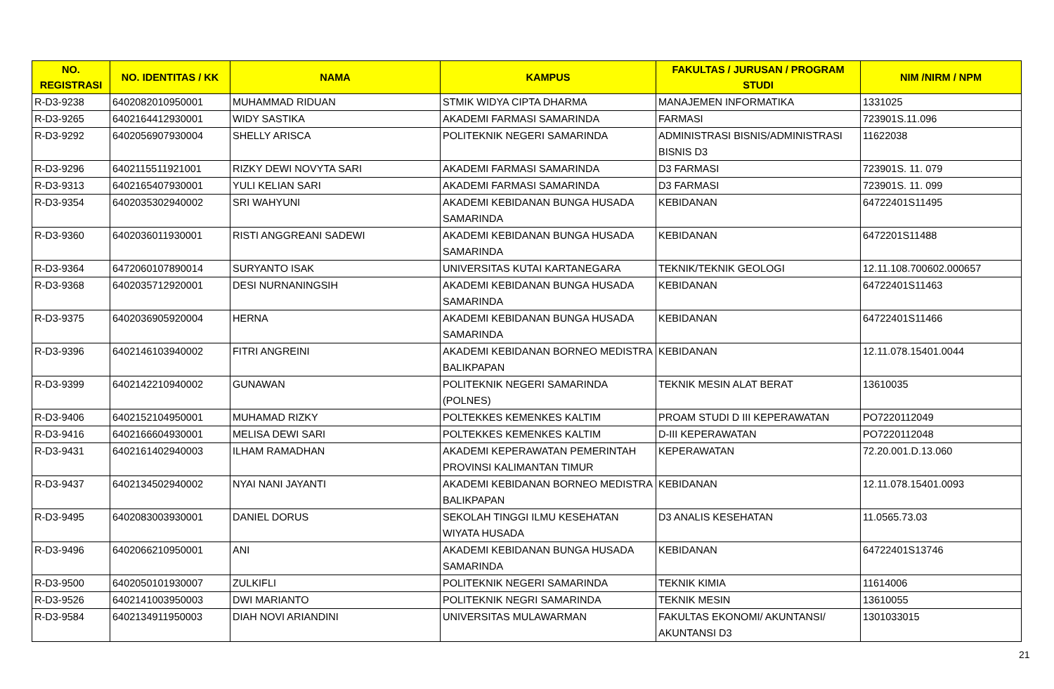| NO. REGISTRASI | NO. IDENTITAS / KK | NAMA | KAMPUS | FAKULTAS / JURUSAN / PROGRAM STUDI | NIM /NIRM / NPM |
| --- | --- | --- | --- | --- | --- |
| R-D3-9238 | 6402082010950001 | MUHAMMAD RIDUAN | STMIK WIDYA CIPTA DHARMA | MANAJEMEN INFORMATIKA | 1331025 |
| R-D3-9265 | 6402164412930001 | WIDY SASTIKA | AKADEMI FARMASI SAMARINDA | FARMASI | 723901S.11.096 |
| R-D3-9292 | 6402056907930004 | SHELLY ARISCA | POLITEKNIK NEGERI SAMARINDA | ADMINISTRASI BISNIS/ADMINISTRASI BISNIS D3 | 11622038 |
| R-D3-9296 | 6402115511921001 | RIZKY DEWI NOVYTA SARI | AKADEMI FARMASI SAMARINDA | D3 FARMASI | 723901S. 11. 079 |
| R-D3-9313 | 6402165407930001 | YULI KELIAN SARI | AKADEMI FARMASI SAMARINDA | D3 FARMASI | 723901S. 11. 099 |
| R-D3-9354 | 6402035302940002 | SRI WAHYUNI | AKADEMI KEBIDANAN BUNGA HUSADA SAMARINDA | KEBIDANAN | 64722401S11495 |
| R-D3-9360 | 6402036011930001 | RISTI ANGGREANI SADEWI | AKADEMI KEBIDANAN BUNGA HUSADA SAMARINDA | KEBIDANAN | 6472201S11488 |
| R-D3-9364 | 6472060107890014 | SURYANTO ISAK | UNIVERSITAS KUTAI KARTANEGARA | TEKNIK/TEKNIK GEOLOGI | 12.11.108.700602.000657 |
| R-D3-9368 | 6402035712920001 | DESI NURNANINGSIH | AKADEMI KEBIDANAN BUNGA HUSADA SAMARINDA | KEBIDANAN | 64722401S11463 |
| R-D3-9375 | 6402036905920004 | HERNA | AKADEMI KEBIDANAN BUNGA HUSADA SAMARINDA | KEBIDANAN | 64722401S11466 |
| R-D3-9396 | 6402146103940002 | FITRI ANGREINI | AKADEMI KEBIDANAN BORNEO MEDISTRA BALIKPAPAN | KEBIDANAN | 12.11.078.15401.0044 |
| R-D3-9399 | 6402142210940002 | GUNAWAN | POLITEKNIK NEGERI SAMARINDA (POLNES) | TEKNIK MESIN ALAT BERAT | 13610035 |
| R-D3-9406 | 6402152104950001 | MUHAMAD RIZKY | POLTEKKES KEMENKES KALTIM | PROAM STUDI D III KEPERAWATAN | PO7220112049 |
| R-D3-9416 | 6402166604930001 | MELISA DEWI SARI | POLTEKKES KEMENKES KALTIM | D-III KEPERAWATAN | PO7220112048 |
| R-D3-9431 | 6402161402940003 | ILHAM RAMADHAN | AKADEMI KEPERAWATAN PEMERINTAH PROVINSI KALIMANTAN TIMUR | KEPERAWATAN | 72.20.001.D.13.060 |
| R-D3-9437 | 6402134502940002 | NYAI NANI JAYANTI | AKADEMI KEBIDANAN BORNEO MEDISTRA BALIKPAPAN | KEBIDANAN | 12.11.078.15401.0093 |
| R-D3-9495 | 6402083003930001 | DANIEL DORUS | SEKOLAH TINGGI ILMU KESEHATAN WIYATA HUSADA | D3 ANALIS KESEHATAN | 11.0565.73.03 |
| R-D3-9496 | 6402066210950001 | ANI | AKADEMI KEBIDANAN BUNGA HUSADA SAMARINDA | KEBIDANAN | 64722401S13746 |
| R-D3-9500 | 6402050101930007 | ZULKIFLI | POLITEKNIK NEGERI SAMARINDA | TEKNIK KIMIA | 11614006 |
| R-D3-9526 | 6402141003950003 | DWI MARIANTO | POLITEKNIK NEGRI SAMARINDA | TEKNIK MESIN | 13610055 |
| R-D3-9584 | 6402134911950003 | DIAH NOVI ARIANDINI | UNIVERSITAS MULAWARMAN | FAKULTAS EKONOMI/ AKUNTANSI/ AKUNTANSI D3 | 1301033015 |
21